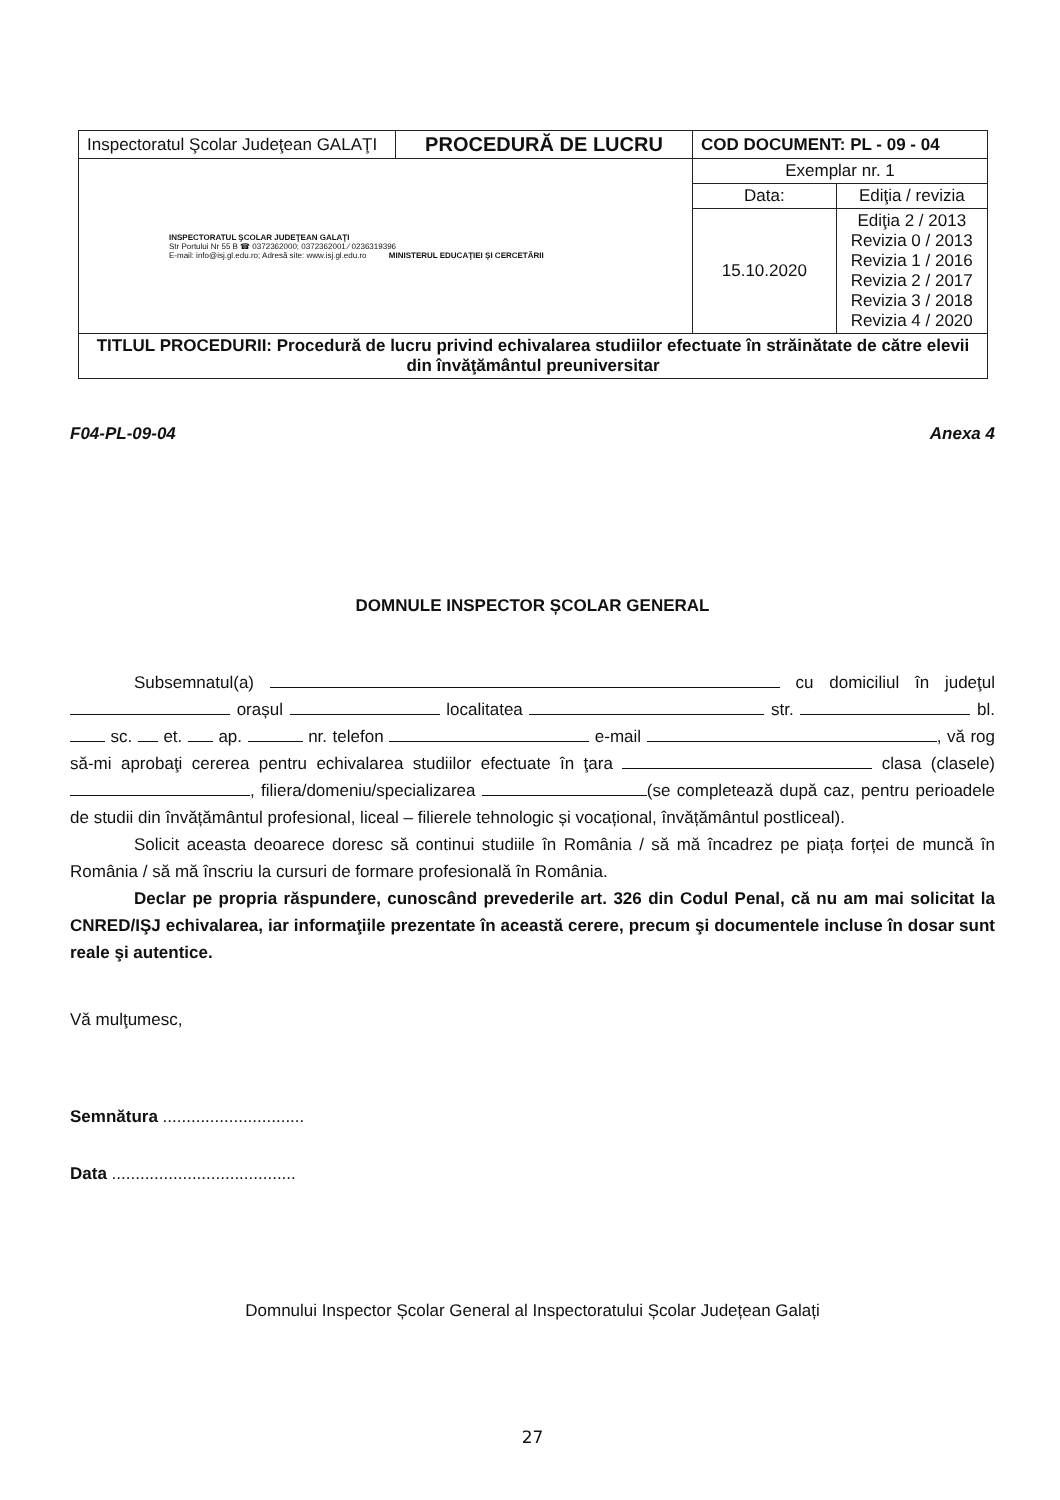| Inspectoratul Şcolar Judeţean GALAŢI | PROCEDURĂ DE LUCRU | COD DOCUMENT: PL - 09 - 04 | |
| INSPECTORATUL ŞCOLAR JUDEŢEAN GALAŢI Str Portului Nr 55 B ☎ 0372362000; 0372362001 ⁄ 0236319396 E-mail: info@isj.gl.edu.ro; Adresă site: www.isj.gl.edu.ro MINISTERUL EDUCAŢIEI ŞI CERCETĂRII | | Exemplar nr. 1 | |
| | | Data: | Ediţia / revizia |
| | | 15.10.2020 | Ediţia 2 / 2013 Revizia 0 / 2013 Revizia 1 / 2016 Revizia 2 / 2017 Revizia 3 / 2018 Revizia 4 / 2020 |
| TITLUL PROCEDURII: Procedură de lucru privind echivalarea studiilor efectuate în străinătate de către elevii din învăţământul preuniversitar | | | |
F04-PL-09-04 Anexa 4
DOMNULE INSPECTOR ȘCOLAR GENERAL
Subsemnatul(a) cu domiciliul în judeţul orașul localitatea str. bl. sc. et. ap. nr. telefon e-mail , vă rog să-mi aprobaţi cererea pentru echivalarea studiilor efectuate în ţara clasa (clasele) , filiera/domeniu/specializarea (se completează după caz, pentru perioadele de studii din învățământul profesional, liceal – filierele tehnologic și vocațional, învățământul postliceal).
Solicit aceasta deoarece doresc să continui studiile în România / să mă încadrez pe piața forței de muncă în România / să mă înscriu la cursuri de formare profesională în România.
Declar pe propria răspundere, cunoscând prevederile art. 326 din Codul Penal, că nu am mai solicitat la CNRED/IŞJ echivalarea, iar informaţiile prezentate în această cerere, precum şi documentele incluse în dosar sunt reale şi autentice.
Vă mulţumesc,
Semnătura ..............................
Data .......................................
Domnului Inspector Școlar General al Inspectoratului Școlar Județean Galați
27